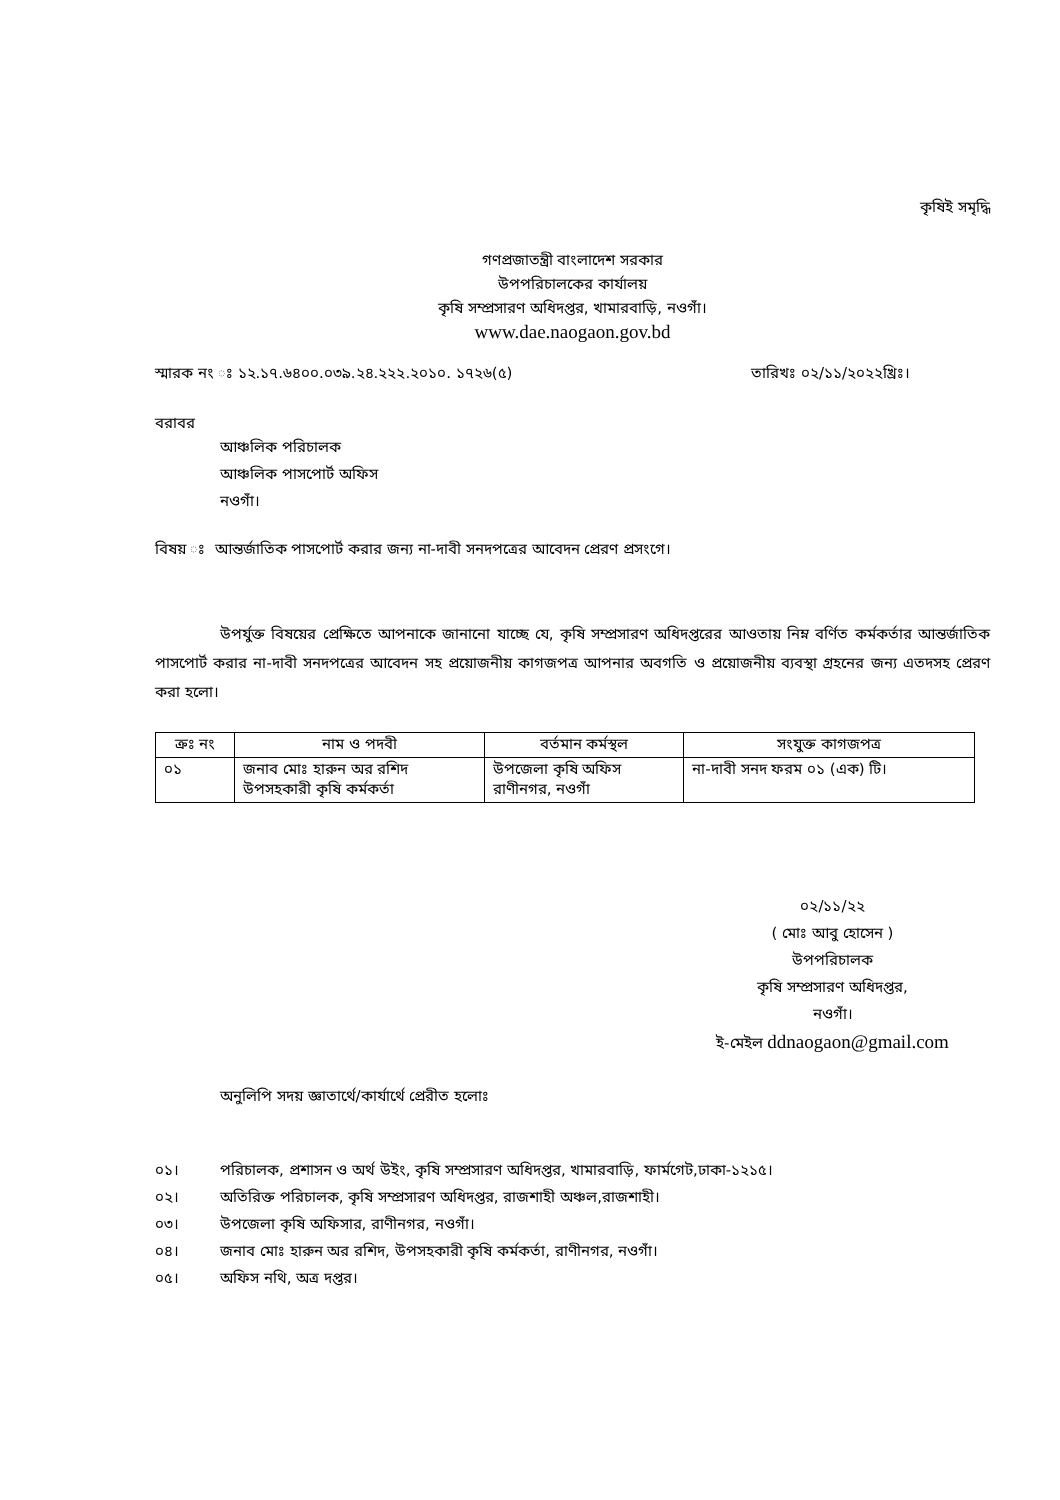কৃষিই সমৃদ্ধি
গণপ্রজাতন্ত্রী বাংলাদেশ সরকার
উপপরিচালকের কার্যালয়
কৃষি সম্প্রসারণ অধিদপ্তর, খামারবাড়ি, নওগাঁ।
www.dae.naogaon.gov.bd
স্মারক নং ঃ ১২.১৭.৬৪০০.০৩৯.২৪.২২২.২০১০. ১৭২৬(৫) তারিখঃ ০২/১১/২০২২খ্রিঃ।
বরাবর
আঞ্চলিক পরিচালক
আঞ্চলিক পাসপোর্ট অফিস
নওগাঁ।
বিষয় ঃ আন্তর্জাতিক পাসপোর্ট করার জন্য না-দাবী সনদপত্রের আবেদন প্রেরণ প্রসংগে।
উপর্যুক্ত বিষয়ের প্রেক্ষিতে আপনাকে জানানো যাচ্ছে যে, কৃষি সম্প্রসারণ অধিদপ্তরের আওতায় নিম্ন বর্ণিত কর্মকর্তার আন্তর্জাতিক পাসপোর্ট করার না-দাবী সনদপত্রের আবেদন সহ প্রয়োজনীয় কাগজপত্র আপনার অবগতি ও প্রয়োজনীয় ব্যবস্থা গ্রহনের জন্য এতদসহ প্রেরণ করা হলো।
| ক্রঃ নং | নাম ও পদবী | বর্তমান কর্মস্থল | সংযুক্ত কাগজপত্র |
| --- | --- | --- | --- |
| ০১ | জনাব মোঃ হারুন অর রশিদ উপসহকারী কৃষি কর্মকর্তা | উপজেলা কৃষি অফিস রাণীনগর, নওগাঁ | না-দাবী সনদ ফরম ০১ (এক) টি। |
০২/১১/২২
( মোঃ আবু হোসেন )
উপপরিচালক
কৃষি সম্প্রসারণ অধিদপ্তর,
নওগাঁ।
ই-মেইল ddnaogaon@gmail.com
অনুলিপি সদয় জ্ঞাতার্থে/কার্যার্থে প্রেরীত হলোঃ
০১। পরিচালক, প্রশাসন ও অর্থ উইং, কৃষি সম্প্রসারণ অধিদপ্তর, খামারবাড়ি, ফার্মগেট,ঢাকা-১২১৫।
০২। অতিরিক্ত পরিচালক, কৃষি সম্প্রসারণ অধিদপ্তর, রাজশাহী অঞ্চল,রাজশাহী।
০৩। উপজেলা কৃষি অফিসার, রাণীনগর, নওগাঁ।
০৪। জনাব মোঃ হারুন অর রশিদ, উপসহকারী কৃষি কর্মকর্তা, রাণীনগর, নওগাঁ।
০৫। অফিস নথি, অত্র দপ্তর।